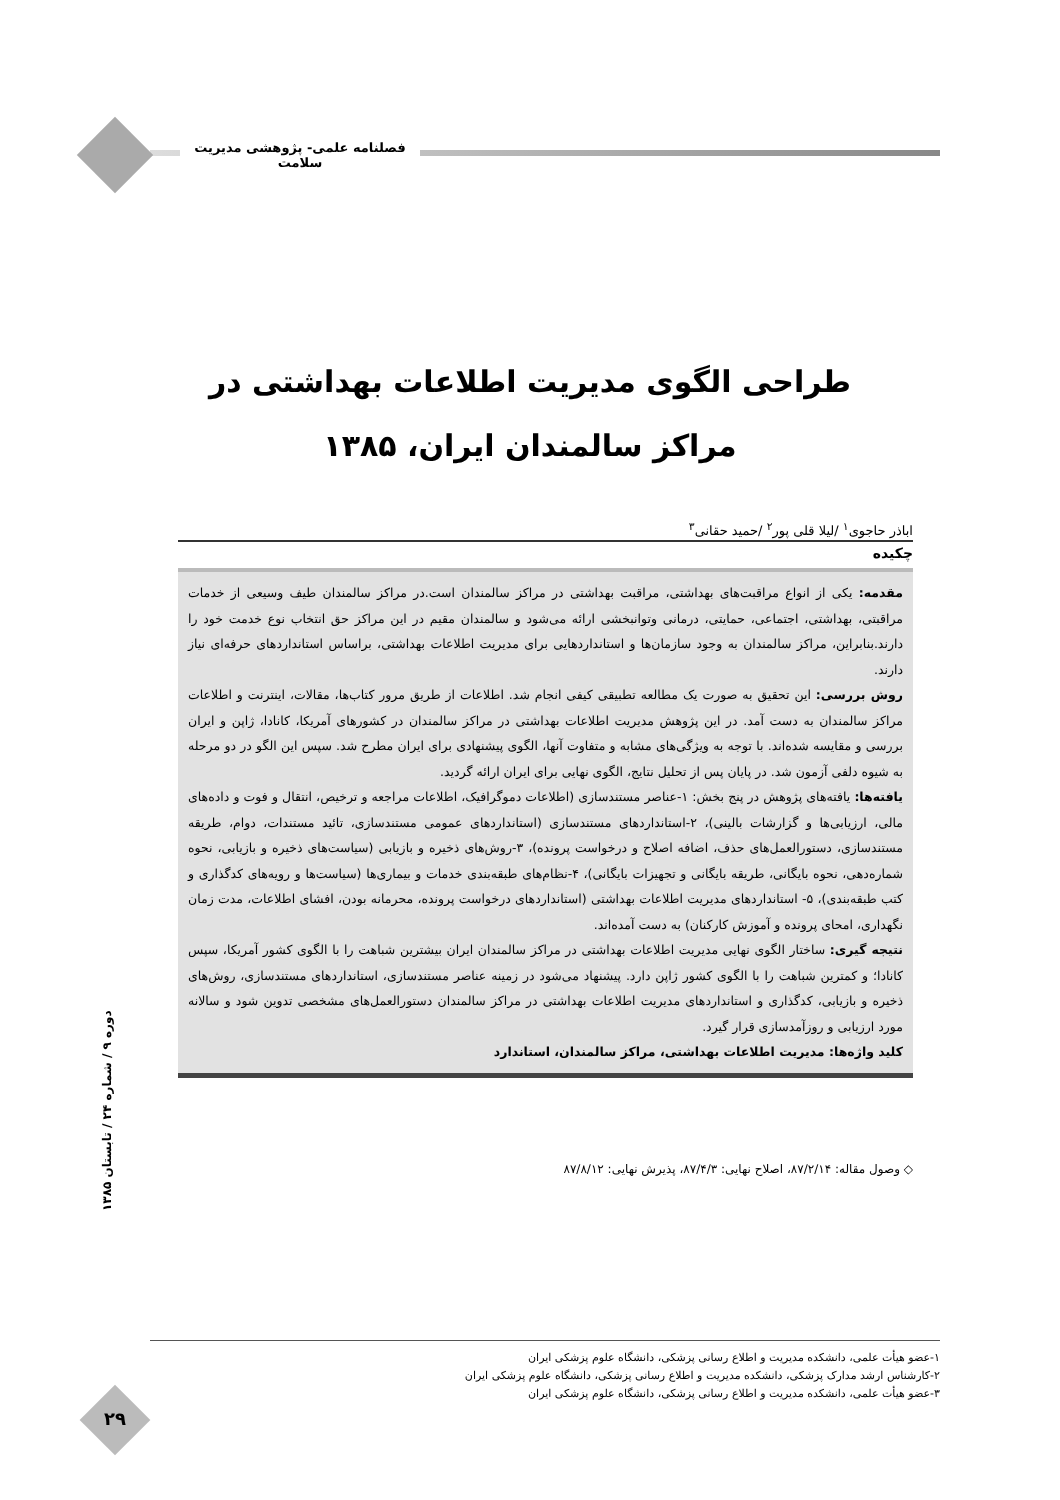فصلنامه علمی- پژوهشی مدیریت سلامت
طراحی الگوی مدیریت اطلاعات بهداشتی در
مراکز سالمندان ایران، ۱۳۸۵
اباذر حاجوی<sup>۱</sup> /لیلا قلی پور<sup>۲</sup> /حمید حقانی<sup>۳</sup>
چکیده
مقدمه: یکی از انواع مراقبت‌های بهداشتی، مراقبت بهداشتی در مراکز سالمندان است.در مراکز سالمندان طیف وسیعی از خدمات مراقبتی، بهداشتی، اجتماعی، حمایتی، درمانی وتوانبخشی ارائه می‌شود و سالمندان مقیم در این مراکز حق انتخاب نوع خدمت خود را دارند.بنابراین، مراکز سالمندان به وجود سازمان‌ها و استانداردهایی برای مدیریت اطلاعات بهداشتی، براساس استانداردهای حرفه‌ای نیاز دارند.
روش بررسی: این تحقیق به صورت یک مطالعه تطبیقی کیفی انجام شد. اطلاعات از طریق مرور کتاب‌ها، مقالات، اینترنت و اطلاعات مراکز سالمندان به دست آمد. در این پژوهش مدیریت اطلاعات بهداشتی در مراکز سالمندان در کشورهای آمریکا، کانادا، ژاپن و ایران بررسی و مقایسه شده‌اند. با توجه به ویژگی‌های مشابه و متفاوت آنها، الگوی پیشنهادی برای ایران مطرح شد. سپس این الگو در دو مرحله به شیوه دلفی آزمون شد. در پایان پس از تحلیل نتایج، الگوی نهایی برای ایران ارائه گردید.
یافته‌ها: یافته‌های پژوهش در پنج بخش: ۱-عناصر مستندسازی (اطلاعات دموگرافیک، اطلاعات مراجعه و ترخیص، انتقال و فوت و داده‌های مالی، ارزیابی‌ها و گزارشات بالینی)، ۲-استانداردهای مستندسازی (استانداردهای عمومی مستندسازی، تائید مستندات، دوام، طریقه مستندسازی، دستورالعمل‌های حذف، اضافه اصلاح و درخواست پرونده)، ۳-روش‌های ذخیره و بازیابی (سیاست‌های ذخیره و بازیابی، نحوه شماره‌دهی، نحوه بایگانی، طریقه بایگانی و تجهیزات بایگانی)، ۴-نظام‌های طبقه‌بندی خدمات و بیماری‌ها (سیاست‌ها و رویه‌های کدگذاری و کتب طبقه‌بندی)، ۵- استانداردهای مدیریت اطلاعات بهداشتی (استانداردهای درخواست پرونده، محرمانه بودن، افشای اطلاعات، مدت زمان نگهداری، امحای پرونده و آموزش کارکنان) به دست آمده‌اند.
نتیجه گیری: ساختار الگوی نهایی مدیریت اطلاعات بهداشتی در مراکز سالمندان ایران بیشترین شباهت را با الگوی کشور آمریکا، سپس کانادا؛ و کمترین شباهت را با الگوی کشور ژاپن دارد. پیشنهاد می‌شود در زمینه عناصر مستندسازی، استانداردهای مستندسازی، روش‌های ذخیره و بازیابی، کدگذاری و استانداردهای مدیریت اطلاعات بهداشتی در مراکز سالمندان دستورالعمل‌های مشخصی تدوین شود و سالانه مورد ارزیابی و روزآمدسازی قرار گیرد.
کلید واژه‌ها: مدیریت اطلاعات بهداشتی، مراکز سالمندان، استاندارد
◇ وصول مقاله: ۸۷/۲/۱۴، اصلاح نهایی: ۸۷/۴/۳، پذیرش نهایی: ۸۷/۸/۱۲
دوره ۹ / شماره ۲۴ / تابستان ۱۳۸۵
۱-عضو هیأت علمی، دانشکده مدیریت و اطلاع رسانی پزشکی، دانشگاه علوم پزشکی ایران
۲-کارشناس ارشد مدارک پزشکی، دانشکده مدیریت و اطلاع رسانی پزشکی، دانشگاه علوم پزشکی ایران
۳-عضو هیأت علمی، دانشکده مدیریت و اطلاع رسانی پزشکی، دانشگاه علوم پزشکی ایران
۲۹